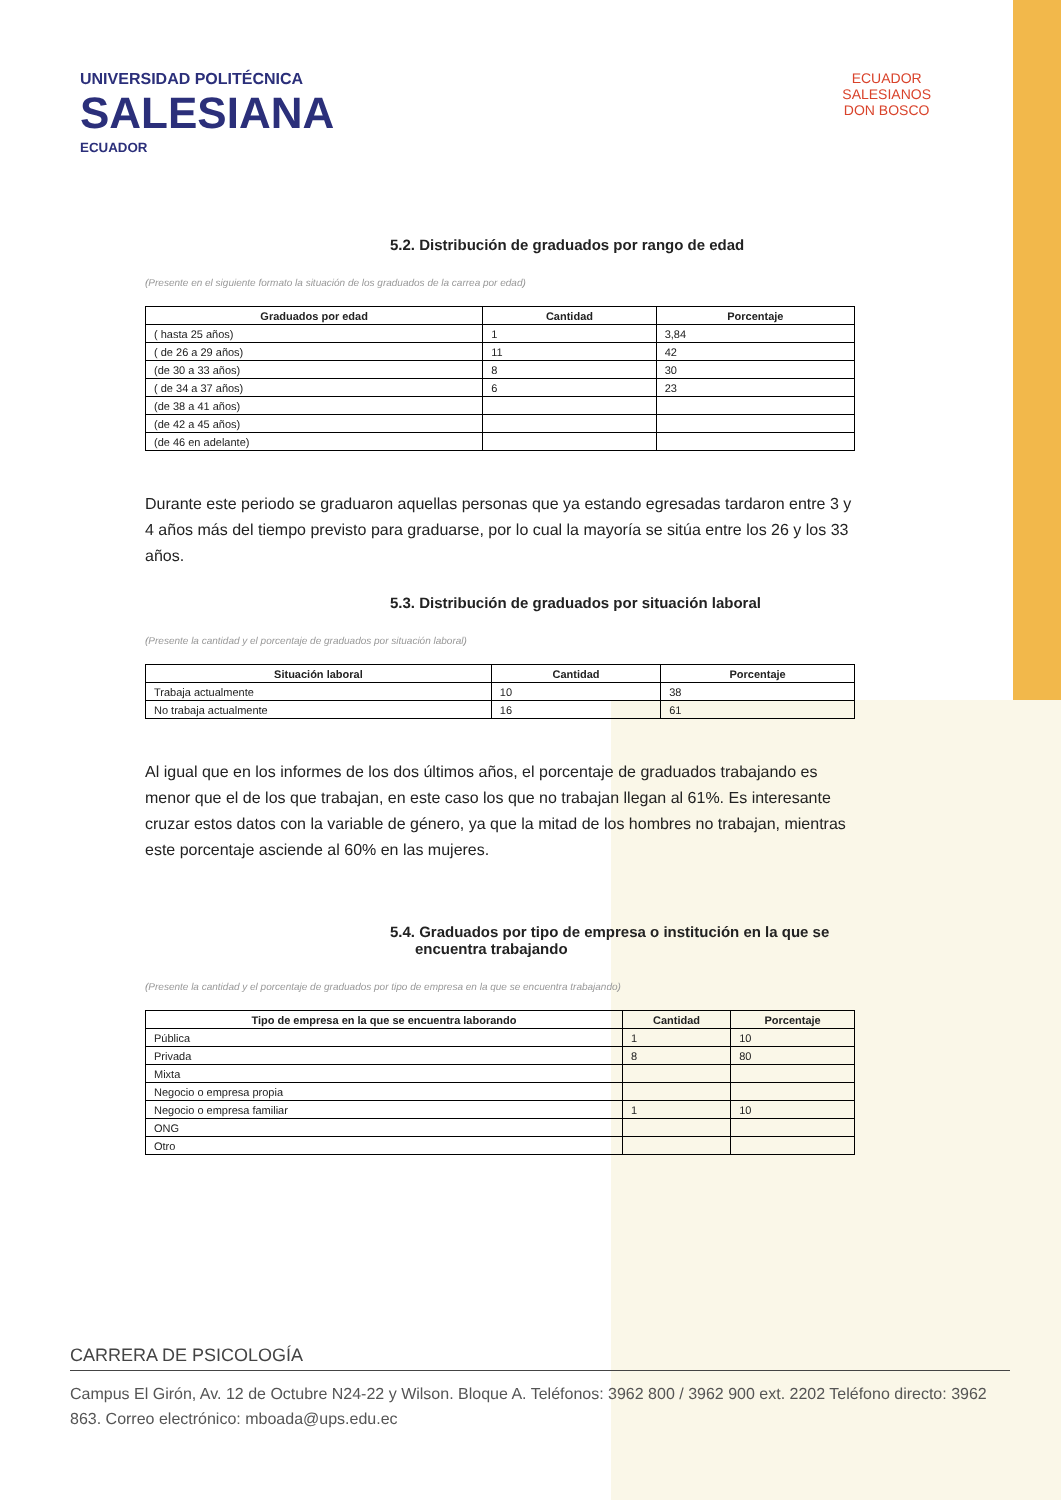UNIVERSIDAD POLITÉCNICA
SALESIANA
ECUADOR
ECUADOR
SALESIANOS
DON BOSCO
5.2. Distribución de graduados por rango de edad
(Presente en el siguiente formato la situación de los graduados de la carrea por edad)
| Graduados por edad | Cantidad | Porcentaje |
| --- | --- | --- |
| ( hasta 25 años) | 1 | 3,84 |
| ( de 26 a 29 años) | 11 | 42 |
| (de 30 a 33 años) | 8 | 30 |
| ( de 34 a 37 años) | 6 | 23 |
| (de 38 a 41 años) | | |
| (de 42 a 45 años) | | |
| (de 46 en adelante) | | |
Durante este periodo se graduaron aquellas personas que ya estando egresadas tardaron entre 3 y 4 años más del tiempo previsto para graduarse, por lo cual la mayoría se sitúa entre los 26 y los 33 años.
5.3. Distribución de graduados por situación laboral
(Presente la cantidad y el porcentaje de graduados por situación laboral)
| Situación laboral | Cantidad | Porcentaje |
| --- | --- | --- |
| Trabaja actualmente | 10 | 38 |
| No trabaja actualmente | 16 | 61 |
Al igual que en los informes de los dos últimos años, el porcentaje de graduados trabajando es menor que el de los que trabajan, en este caso los que no trabajan llegan al 61%. Es interesante cruzar estos datos con la variable de género, ya que la mitad de los hombres no trabajan, mientras este porcentaje asciende al 60% en las mujeres.
5.4. Graduados por tipo de empresa o institución en la que se
encuentra trabajando
(Presente la cantidad y el porcentaje de graduados por tipo de empresa en la que se encuentra trabajando)
| Tipo de empresa en la que se encuentra laborando | Cantidad | Porcentaje |
| --- | --- | --- |
| Pública | 1 | 10 |
| Privada | 8 | 80 |
| Mixta | | |
| Negocio o empresa propia | | |
| Negocio o empresa familiar | 1 | 10 |
| ONG | | |
| Otro | | |
CARRERA DE PSICOLOGÍA
Campus El Girón, Av. 12 de Octubre N24-22 y Wilson. Bloque A. Teléfonos: 3962 800 / 3962 900 ext. 2202 Teléfono directo: 3962 863. Correo electrónico: mboada@ups.edu.ec